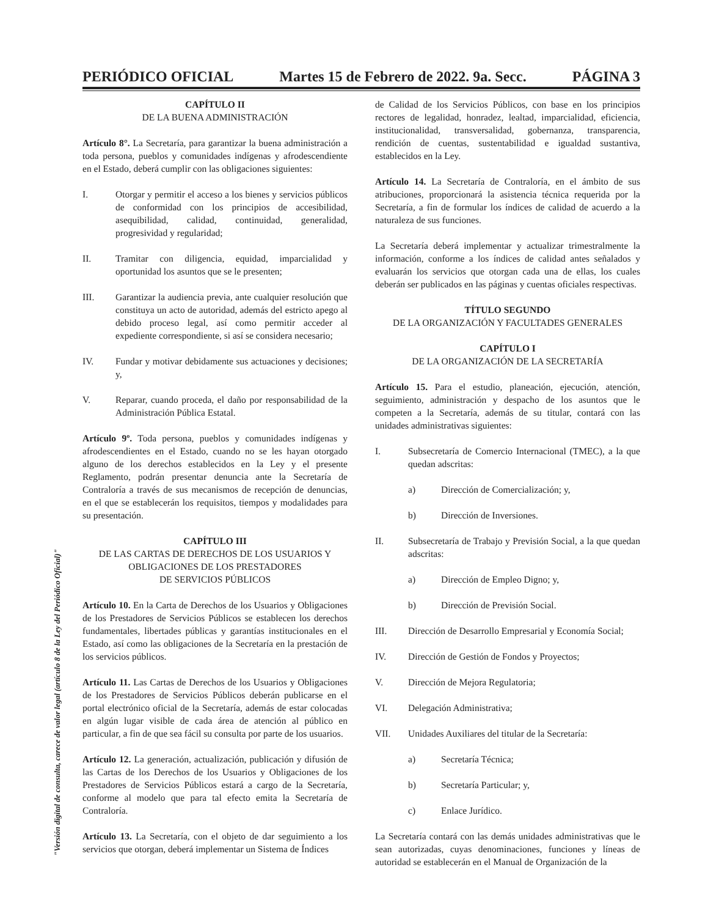"Versión digital de consulta, carece de valor legal (artículo 8 de la Ley del Periódico Oficial)"
PERIÓDICO OFICIAL Martes 15 de Febrero de 2022. 9a. Secc. PÁGINA 3
CAPÍTULO II
DE LA BUENA ADMINISTRACIÓN
Artículo 8°. La Secretaría, para garantizar la buena administración a toda persona, pueblos y comunidades indígenas y afrodescendiente en el Estado, deberá cumplir con las obligaciones siguientes:
I. Otorgar y permitir el acceso a los bienes y servicios públicos de conformidad con los principios de accesibilidad, asequibilidad, calidad, continuidad, generalidad, progresividad y regularidad;
II. Tramitar con diligencia, equidad, imparcialidad y oportunidad los asuntos que se le presenten;
III. Garantizar la audiencia previa, ante cualquier resolución que constituya un acto de autoridad, además del estricto apego al debido proceso legal, así como permitir acceder al expediente correspondiente, si así se considera necesario;
IV. Fundar y motivar debidamente sus actuaciones y decisiones; y,
V. Reparar, cuando proceda, el daño por responsabilidad de la Administración Pública Estatal.
Artículo 9º. Toda persona, pueblos y comunidades indígenas y afrodescendientes en el Estado, cuando no se les hayan otorgado alguno de los derechos establecidos en la Ley y el presente Reglamento, podrán presentar denuncia ante la Secretaría de Contraloría a través de sus mecanismos de recepción de denuncias, en el que se establecerán los requisitos, tiempos y modalidades para su presentación.
CAPÍTULO III
DE LAS CARTAS DE DERECHOS DE LOS USUARIOS Y OBLIGACIONES DE LOS PRESTADORES
DE SERVICIOS PÚBLICOS
Artículo 10. En la Carta de Derechos de los Usuarios y Obligaciones de los Prestadores de Servicios Públicos se establecen los derechos fundamentales, libertades públicas y garantías institucionales en el Estado, así como las obligaciones de la Secretaría en la prestación de los servicios públicos.
Artículo 11. Las Cartas de Derechos de los Usuarios y Obligaciones de los Prestadores de Servicios Públicos deberán publicarse en el portal electrónico oficial de la Secretaría, además de estar colocadas en algún lugar visible de cada área de atención al público en particular, a fin de que sea fácil su consulta por parte de los usuarios.
Artículo 12. La generación, actualización, publicación y difusión de las Cartas de los Derechos de los Usuarios y Obligaciones de los Prestadores de Servicios Públicos estará a cargo de la Secretaría, conforme al modelo que para tal efecto emita la Secretaría de Contraloría.
Artículo 13. La Secretaría, con el objeto de dar seguimiento a los servicios que otorgan, deberá implementar un Sistema de Índices
de Calidad de los Servicios Públicos, con base en los principios rectores de legalidad, honradez, lealtad, imparcialidad, eficiencia, institucionalidad, transversalidad, gobernanza, transparencia, rendición de cuentas, sustentabilidad e igualdad sustantiva, establecidos en la Ley.
Artículo 14. La Secretaría de Contraloría, en el ámbito de sus atribuciones, proporcionará la asistencia técnica requerida por la Secretaría, a fin de formular los índices de calidad de acuerdo a la naturaleza de sus funciones.
La Secretaría deberá implementar y actualizar trimestralmente la información, conforme a los índices de calidad antes señalados y evaluarán los servicios que otorgan cada una de ellas, los cuales deberán ser publicados en las páginas y cuentas oficiales respectivas.
TÍTULO SEGUNDO
DE LA ORGANIZACIÓN Y FACULTADES GENERALES
CAPÍTULO I
DE LA ORGANIZACIÓN DE LA SECRETARÍA
Artículo 15. Para el estudio, planeación, ejecución, atención, seguimiento, administración y despacho de los asuntos que le competen a la Secretaría, además de su titular, contará con las unidades administrativas siguientes:
I. Subsecretaría de Comercio Internacional (TMEC), a la que quedan adscritas:
a) Dirección de Comercialización; y,
b) Dirección de Inversiones.
II. Subsecretaría de Trabajo y Previsión Social, a la que quedan adscritas:
a) Dirección de Empleo Digno; y,
b) Dirección de Previsión Social.
III. Dirección de Desarrollo Empresarial y Economía Social;
IV. Dirección de Gestión de Fondos y Proyectos;
V. Dirección de Mejora Regulatoria;
VI. Delegación Administrativa;
VII. Unidades Auxiliares del titular de la Secretaría:
a) Secretaría Técnica;
b) Secretaría Particular; y,
c) Enlace Jurídico.
La Secretaría contará con las demás unidades administrativas que le sean autorizadas, cuyas denominaciones, funciones y líneas de autoridad se establecerán en el Manual de Organización de la